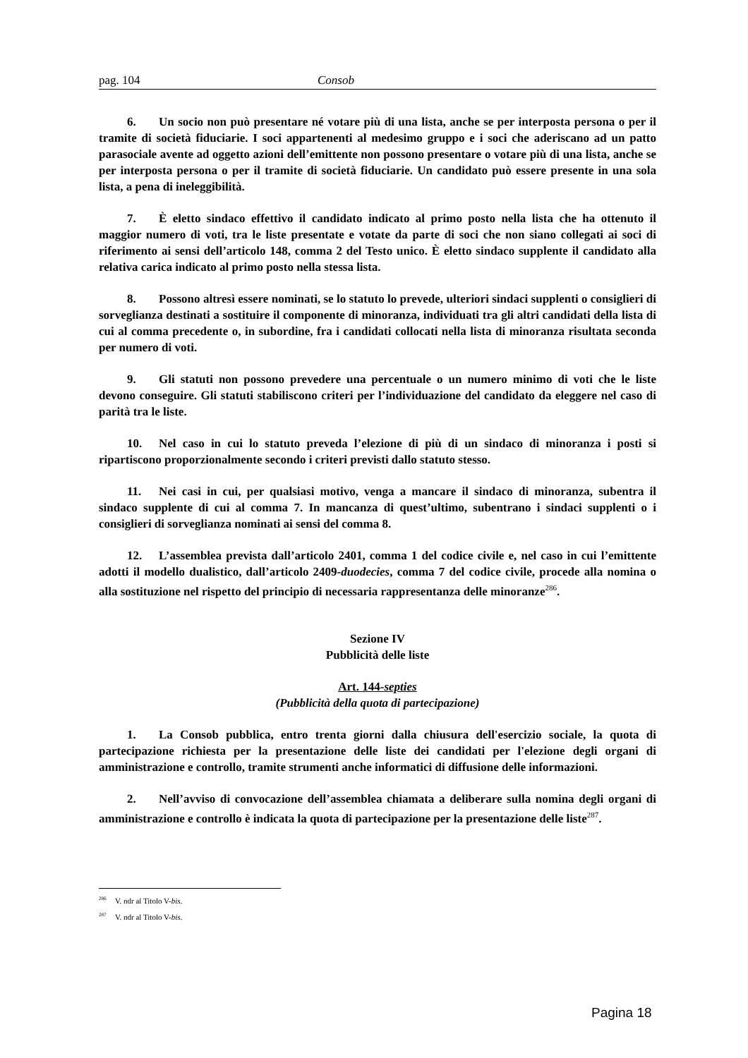pag. 104 Consob
6. Un socio non può presentare né votare più di una lista, anche se per interposta persona o per il tramite di società fiduciarie. I soci appartenenti al medesimo gruppo e i soci che aderiscano ad un patto parasociale avente ad oggetto azioni dell’emittente non possono presentare o votare più di una lista, anche se per interposta persona o per il tramite di società fiduciarie. Un candidato può essere presente in una sola lista, a pena di ineleggibilità.
7. È eletto sindaco effettivo il candidato indicato al primo posto nella lista che ha ottenuto il maggior numero di voti, tra le liste presentate e votate da parte di soci che non siano collegati ai soci di riferimento ai sensi dell’articolo 148, comma 2 del Testo unico. È eletto sindaco supplente il candidato alla relativa carica indicato al primo posto nella stessa lista.
8. Possono altresì essere nominati, se lo statuto lo prevede, ulteriori sindaci supplenti o consiglieri di sorveglianza destinati a sostituire il componente di minoranza, individuati tra gli altri candidati della lista di cui al comma precedente o, in subordine, fra i candidati collocati nella lista di minoranza risultata seconda per numero di voti.
9. Gli statuti non possono prevedere una percentuale o un numero minimo di voti che le liste devono conseguire. Gli statuti stabiliscono criteri per l’individuazione del candidato da eleggere nel caso di parità tra le liste.
10. Nel caso in cui lo statuto preveda l’elezione di più di un sindaco di minoranza i posti si ripartiscono proporzionalmente secondo i criteri previsti dallo statuto stesso.
11. Nei casi in cui, per qualsiasi motivo, venga a mancare il sindaco di minoranza, subentra il sindaco supplente di cui al comma 7. In mancanza di quest’ultimo, subentrano i sindaci supplenti o i consiglieri di sorveglianza nominati ai sensi del comma 8.
12. L’assemblea prevista dall’articolo 2401, comma 1 del codice civile e, nel caso in cui l’emittente adotti il modello dualistico, dall’articolo 2409-duodecies, comma 7 del codice civile, procede alla nomina o alla sostituzione nel rispetto del principio di necessaria rappresentanza delle minoranze<sup>286</sup>.
Sezione IV
Pubblicità delle liste
Art. 144-septies
(Pubblicità della quota di partecipazione)
1. La Consob pubblica, entro trenta giorni dalla chiusura dell'esercizio sociale, la quota di partecipazione richiesta per la presentazione delle liste dei candidati per l'elezione degli organi di amministrazione e controllo, tramite strumenti anche informatici di diffusione delle informazioni.
2. Nell’avviso di convocazione dell’assemblea chiamata a deliberare sulla nomina degli organi di amministrazione e controllo è indicata la quota di partecipazione per la presentazione delle liste<sup>287</sup>.
<sup>286</sup> V. ndr al Titolo V-bis.
<sup>287</sup> V. ndr al Titolo V-bis.
Pagina 18